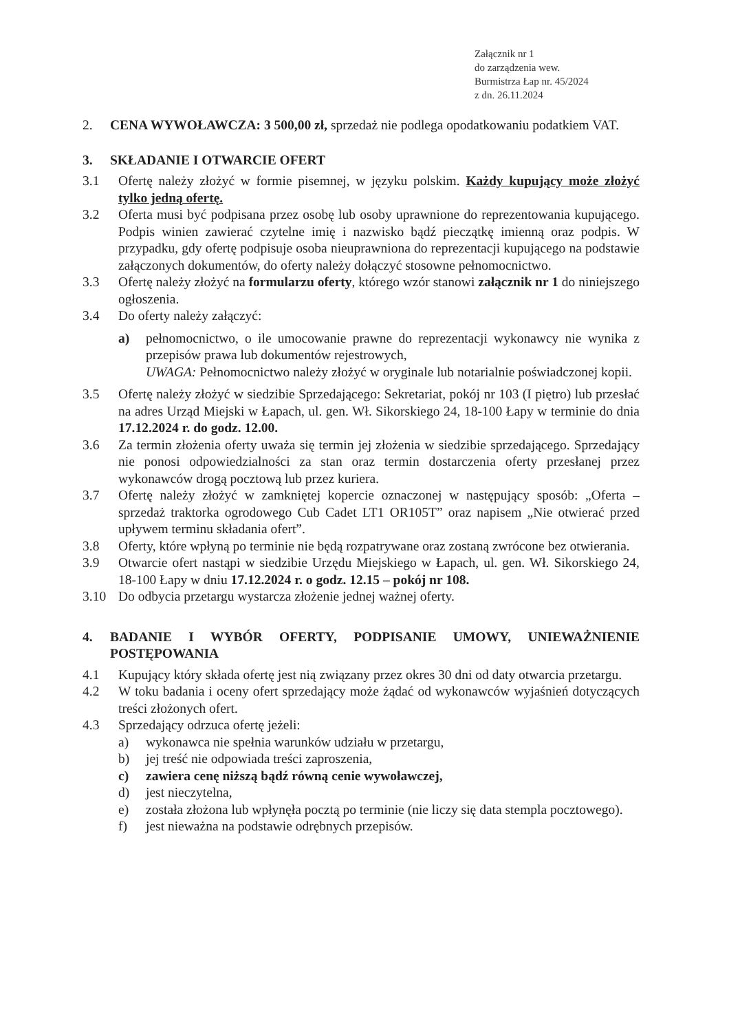Załącznik nr 1
do zarządzenia wew.
Burmistrza Łap nr. 45/2024
z dn. 26.11.2024
2. CENA WYWOŁAWCZA: 3 500,00 zł, sprzedaż nie podlega opodatkowaniu podatkiem VAT.
3. SKŁADANIE I OTWARCIE OFERT
3.1 Ofertę należy złożyć w formie pisemnej, w języku polskim. Każdy kupujący może złożyć tylko jedną ofertę.
3.2 Oferta musi być podpisana przez osobę lub osoby uprawnione do reprezentowania kupującego. Podpis winien zawierać czytelne imię i nazwisko bądź pieczątkę imienną oraz podpis. W przypadku, gdy ofertę podpisuje osoba nieuprawniona do reprezentacji kupującego na podstawie załączonych dokumentów, do oferty należy dołączyć stosowne pełnomocnictwo.
3.3 Ofertę należy złożyć na formularzu oferty, którego wzór stanowi załącznik nr 1 do niniejszego ogłoszenia.
3.4 Do oferty należy załączyć:
a) pełnomocnictwo, o ile umocowanie prawne do reprezentacji wykonawcy nie wynika z przepisów prawa lub dokumentów rejestrowych,
UWAGA: Pełnomocnictwo należy złożyć w oryginale lub notarialnie poświadczonej kopii.
3.5 Ofertę należy złożyć w siedzibie Sprzedającego: Sekretariat, pokój nr 103 (I piętro) lub przesłać na adres Urząd Miejski w Łapach, ul. gen. Wł. Sikorskiego 24, 18-100 Łapy w terminie do dnia 17.12.2024 r. do godz. 12.00.
3.6 Za termin złożenia oferty uważa się termin jej złożenia w siedzibie sprzedającego. Sprzedający nie ponosi odpowiedzialności za stan oraz termin dostarczenia oferty przesłanej przez wykonawców drogą pocztową lub przez kuriera.
3.7 Ofertę należy złożyć w zamkniętej kopercie oznaczonej w następujący sposób: „Oferta – sprzedaż traktorka ogrodowego Cub Cadet LT1 OR105T” oraz napisem „Nie otwierać przed upływem terminu składania ofert”.
3.8 Oferty, które wpłyną po terminie nie będą rozpatrywane oraz zostaną zwrócone bez otwierania.
3.9 Otwarcie ofert nastąpi w siedzibie Urzędu Miejskiego w Łapach, ul. gen. Wł. Sikorskiego 24, 18-100 Łapy w dniu 17.12.2024 r. o godz. 12.15 – pokój nr 108.
3.10 Do odbycia przetargu wystarcza złożenie jednej ważnej oferty.
4. BADANIE I WYBÓR OFERTY, PODPISANIE UMOWY, UNIEWAŻNIENIE POSTĘPOWANIA
4.1 Kupujący który składa ofertę jest nią związany przez okres 30 dni od daty otwarcia przetargu.
4.2 W toku badania i oceny ofert sprzedający może żądać od wykonawców wyjaśnień dotyczących treści złożonych ofert.
4.3 Sprzedający odrzuca ofertę jeżeli:
a) wykonawca nie spełnia warunków udziału w przetargu,
b) jej treść nie odpowiada treści zaproszenia,
c) zawiera cenę niższą bądź równą cenie wywoławczej,
d) jest nieczytelna,
e) została złożona lub wpłynęła pocztą po terminie (nie liczy się data stempla pocztowego).
f) jest nieważna na podstawie odrębnych przepisów.